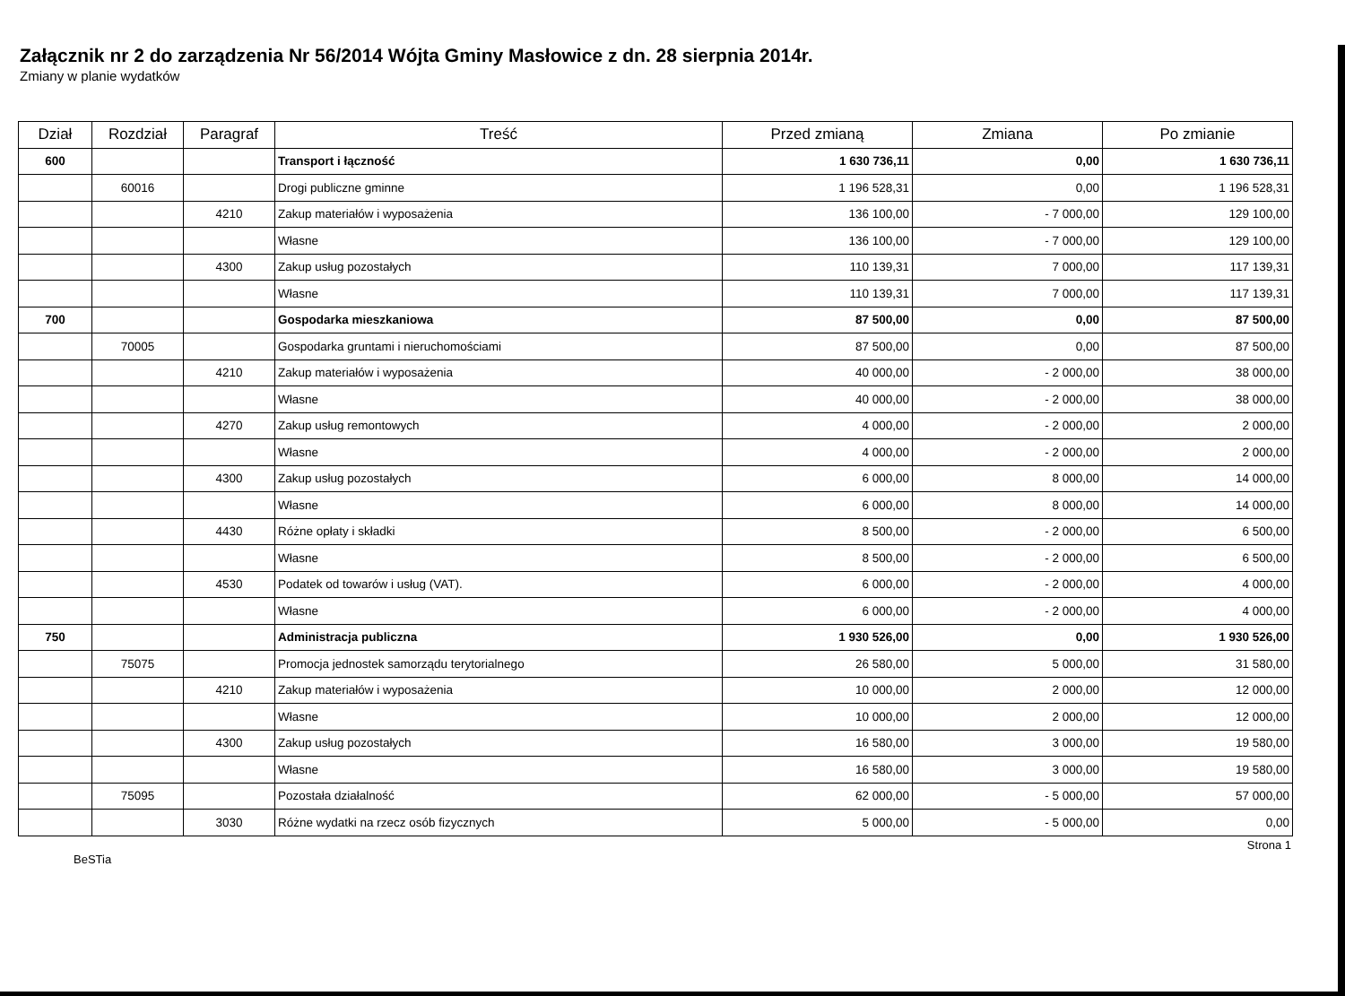Załącznik nr 2 do zarządzenia Nr 56/2014 Wójta Gminy Masłowice z dn. 28 sierpnia 2014r.
Zmiany w planie wydatków
| Dział | Rozdział | Paragraf | Treść | Przed zmianą | Zmiana | Po zmianie |
| --- | --- | --- | --- | --- | --- | --- |
| 600 | | | Transport i łączność | 1 630 736,11 | 0,00 | 1 630 736,11 |
| | 60016 | | Drogi publiczne gminne | 1 196 528,31 | 0,00 | 1 196 528,31 |
| | | 4210 | Zakup materiałów i wyposażenia | 136 100,00 | - 7 000,00 | 129 100,00 |
| | | | Własne | 136 100,00 | - 7 000,00 | 129 100,00 |
| | | 4300 | Zakup usług pozostałych | 110 139,31 | 7 000,00 | 117 139,31 |
| | | | Własne | 110 139,31 | 7 000,00 | 117 139,31 |
| 700 | | | Gospodarka mieszkaniowa | 87 500,00 | 0,00 | 87 500,00 |
| | 70005 | | Gospodarka gruntami i nieruchomościami | 87 500,00 | 0,00 | 87 500,00 |
| | | 4210 | Zakup materiałów i wyposażenia | 40 000,00 | - 2 000,00 | 38 000,00 |
| | | | Własne | 40 000,00 | - 2 000,00 | 38 000,00 |
| | | 4270 | Zakup usług remontowych | 4 000,00 | - 2 000,00 | 2 000,00 |
| | | | Własne | 4 000,00 | - 2 000,00 | 2 000,00 |
| | | 4300 | Zakup usług pozostałych | 6 000,00 | 8 000,00 | 14 000,00 |
| | | | Własne | 6 000,00 | 8 000,00 | 14 000,00 |
| | | 4430 | Różne opłaty i składki | 8 500,00 | - 2 000,00 | 6 500,00 |
| | | | Własne | 8 500,00 | - 2 000,00 | 6 500,00 |
| | | 4530 | Podatek od towarów i usług (VAT). | 6 000,00 | - 2 000,00 | 4 000,00 |
| | | | Własne | 6 000,00 | - 2 000,00 | 4 000,00 |
| 750 | | | Administracja publiczna | 1 930 526,00 | 0,00 | 1 930 526,00 |
| | 75075 | | Promocja jednostek samorządu terytorialnego | 26 580,00 | 5 000,00 | 31 580,00 |
| | | 4210 | Zakup materiałów i wyposażenia | 10 000,00 | 2 000,00 | 12 000,00 |
| | | | Własne | 10 000,00 | 2 000,00 | 12 000,00 |
| | | 4300 | Zakup usług pozostałych | 16 580,00 | 3 000,00 | 19 580,00 |
| | | | Własne | 16 580,00 | 3 000,00 | 19 580,00 |
| | 75095 | | Pozostała działalność | 62 000,00 | - 5 000,00 | 57 000,00 |
| | | 3030 | Różne wydatki na rzecz osób fizycznych | 5 000,00 | - 5 000,00 | 0,00 |
BeSTia Strona 1